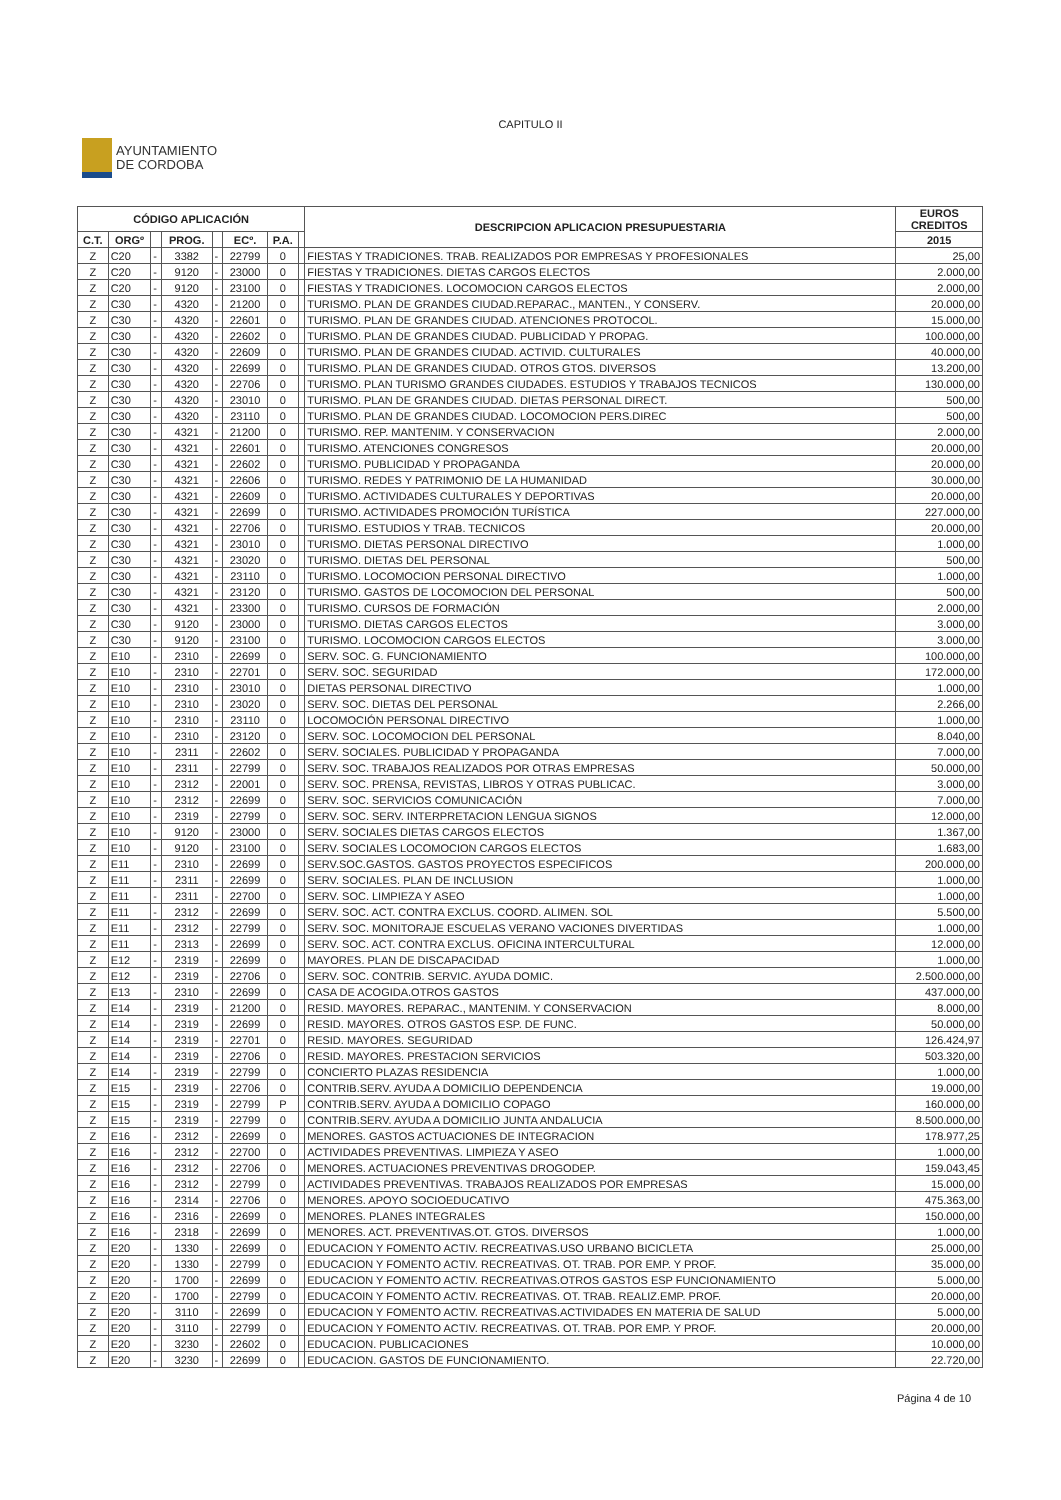CAPITULO II
AYUNTAMIENTO
DE CORDOBA
| CÓDIGO APLICACIÓN | | | | | | | | DESCRIPCION APLICACION PRESUPUESTARIA | EUROS CREDITOS |
| --- | --- | --- | --- | --- | --- | --- | --- | --- | --- |
| C.T. | ORGº | | PROG. | | ECº. | P.A. | | | 2015 |
| Z | C20 | - | 3382 | - | 22799 | 0 | | FIESTAS Y TRADICIONES. TRAB. REALIZADOS POR EMPRESAS Y PROFESIONALES | 25,00 |
| Z | C20 | - | 9120 | - | 23000 | 0 | | FIESTAS Y TRADICIONES. DIETAS CARGOS ELECTOS | 2.000,00 |
| Z | C20 | - | 9120 | - | 23100 | 0 | | FIESTAS Y TRADICIONES. LOCOMOCION CARGOS ELECTOS | 2.000,00 |
| Z | C30 | - | 4320 | - | 21200 | 0 | | TURISMO. PLAN DE GRANDES CIUDAD.REPARAC., MANTEN., Y CONSERV. | 20.000,00 |
| Z | C30 | - | 4320 | - | 22601 | 0 | | TURISMO. PLAN DE GRANDES CIUDAD. ATENCIONES PROTOCOL. | 15.000,00 |
| Z | C30 | - | 4320 | - | 22602 | 0 | | TURISMO. PLAN DE GRANDES CIUDAD. PUBLICIDAD Y PROPAG. | 100.000,00 |
| Z | C30 | - | 4320 | - | 22609 | 0 | | TURISMO. PLAN DE GRANDES CIUDAD. ACTIVID. CULTURALES | 40.000,00 |
| Z | C30 | - | 4320 | - | 22699 | 0 | | TURISMO. PLAN DE GRANDES CIUDAD. OTROS GTOS. DIVERSOS | 13.200,00 |
| Z | C30 | - | 4320 | - | 22706 | 0 | | TURISMO. PLAN TURISMO GRANDES CIUDADES. ESTUDIOS Y TRABAJOS TECNICOS | 130.000,00 |
| Z | C30 | - | 4320 | - | 23010 | 0 | | TURISMO. PLAN DE GRANDES CIUDAD. DIETAS PERSONAL DIRECT. | 500,00 |
| Z | C30 | - | 4320 | - | 23110 | 0 | | TURISMO. PLAN DE GRANDES CIUDAD. LOCOMOCION PERS.DIREC | 500,00 |
| Z | C30 | - | 4321 | - | 21200 | 0 | | TURISMO. REP. MANTENIM. Y CONSERVACION | 2.000,00 |
| Z | C30 | - | 4321 | - | 22601 | 0 | | TURISMO. ATENCIONES CONGRESOS | 20.000,00 |
| Z | C30 | - | 4321 | - | 22602 | 0 | | TURISMO. PUBLICIDAD Y PROPAGANDA | 20.000,00 |
| Z | C30 | - | 4321 | - | 22606 | 0 | | TURISMO. REDES Y PATRIMONIO DE LA HUMANIDAD | 30.000,00 |
| Z | C30 | - | 4321 | - | 22609 | 0 | | TURISMO. ACTIVIDADES CULTURALES Y DEPORTIVAS | 20.000,00 |
| Z | C30 | - | 4321 | - | 22699 | 0 | | TURISMO. ACTIVIDADES PROMOCIÓN TURÍSTICA | 227.000,00 |
| Z | C30 | - | 4321 | - | 22706 | 0 | | TURISMO. ESTUDIOS Y TRAB. TECNICOS | 20.000,00 |
| Z | C30 | - | 4321 | - | 23010 | 0 | | TURISMO. DIETAS PERSONAL DIRECTIVO | 1.000,00 |
| Z | C30 | - | 4321 | - | 23020 | 0 | | TURISMO. DIETAS DEL PERSONAL | 500,00 |
| Z | C30 | - | 4321 | - | 23110 | 0 | | TURISMO. LOCOMOCION PERSONAL DIRECTIVO | 1.000,00 |
| Z | C30 | - | 4321 | - | 23120 | 0 | | TURISMO. GASTOS DE LOCOMOCION DEL PERSONAL | 500,00 |
| Z | C30 | - | 4321 | - | 23300 | 0 | | TURISMO. CURSOS DE FORMACIÓN | 2.000,00 |
| Z | C30 | - | 9120 | - | 23000 | 0 | | TURISMO. DIETAS CARGOS ELECTOS | 3.000,00 |
| Z | C30 | - | 9120 | - | 23100 | 0 | | TURISMO. LOCOMOCION CARGOS ELECTOS | 3.000,00 |
| Z | E10 | - | 2310 | - | 22699 | 0 | | SERV. SOC. G. FUNCIONAMIENTO | 100.000,00 |
| Z | E10 | - | 2310 | - | 22701 | 0 | | SERV. SOC. SEGURIDAD | 172.000,00 |
| Z | E10 | - | 2310 | - | 23010 | 0 | | DIETAS PERSONAL DIRECTIVO | 1.000,00 |
| Z | E10 | - | 2310 | - | 23020 | 0 | | SERV. SOC. DIETAS DEL PERSONAL | 2.266,00 |
| Z | E10 | - | 2310 | - | 23110 | 0 | | LOCOMOCIÓN PERSONAL DIRECTIVO | 1.000,00 |
| Z | E10 | - | 2310 | - | 23120 | 0 | | SERV. SOC. LOCOMOCION DEL PERSONAL | 8.040,00 |
| Z | E10 | - | 2311 | - | 22602 | 0 | | SERV. SOCIALES. PUBLICIDAD Y PROPAGANDA | 7.000,00 |
| Z | E10 | - | 2311 | - | 22799 | 0 | | SERV. SOC. TRABAJOS REALIZADOS POR OTRAS EMPRESAS | 50.000,00 |
| Z | E10 | - | 2312 | - | 22001 | 0 | | SERV. SOC. PRENSA, REVISTAS, LIBROS Y OTRAS PUBLICAC. | 3.000,00 |
| Z | E10 | - | 2312 | - | 22699 | 0 | | SERV. SOC. SERVICIOS COMUNICACIÓN | 7.000,00 |
| Z | E10 | - | 2319 | - | 22799 | 0 | | SERV. SOC. SERV. INTERPRETACION LENGUA SIGNOS | 12.000,00 |
| Z | E10 | - | 9120 | - | 23000 | 0 | | SERV. SOCIALES DIETAS CARGOS ELECTOS | 1.367,00 |
| Z | E10 | - | 9120 | - | 23100 | 0 | | SERV. SOCIALES LOCOMOCION CARGOS ELECTOS | 1.683,00 |
| Z | E11 | - | 2310 | - | 22699 | 0 | | SERV.SOC.GASTOS. GASTOS PROYECTOS ESPECIFICOS | 200.000,00 |
| Z | E11 | - | 2311 | - | 22699 | 0 | | SERV. SOCIALES. PLAN DE INCLUSION | 1.000,00 |
| Z | E11 | - | 2311 | - | 22700 | 0 | | SERV. SOC. LIMPIEZA Y ASEO | 1.000,00 |
| Z | E11 | - | 2312 | - | 22699 | 0 | | SERV. SOC. ACT. CONTRA EXCLUS. COORD. ALIMEN. SOL | 5.500,00 |
| Z | E11 | - | 2312 | - | 22799 | 0 | | SERV. SOC. MONITORAJE ESCUELAS VERANO VACIONES DIVERTIDAS | 1.000,00 |
| Z | E11 | - | 2313 | - | 22699 | 0 | | SERV. SOC. ACT. CONTRA EXCLUS. OFICINA INTERCULTURAL | 12.000,00 |
| Z | E12 | - | 2319 | - | 22699 | 0 | | MAYORES. PLAN DE DISCAPACIDAD | 1.000,00 |
| Z | E12 | - | 2319 | - | 22706 | 0 | | SERV. SOC. CONTRIB. SERVIC. AYUDA DOMIC. | 2.500.000,00 |
| Z | E13 | - | 2310 | - | 22699 | 0 | | CASA DE ACOGIDA.OTROS GASTOS | 437.000,00 |
| Z | E14 | - | 2319 | - | 21200 | 0 | | RESID. MAYORES. REPARAC., MANTENIM. Y CONSERVACION | 8.000,00 |
| Z | E14 | - | 2319 | - | 22699 | 0 | | RESID. MAYORES. OTROS GASTOS ESP. DE FUNC. | 50.000,00 |
| Z | E14 | - | 2319 | - | 22701 | 0 | | RESID. MAYORES. SEGURIDAD | 126.424,97 |
| Z | E14 | - | 2319 | - | 22706 | 0 | | RESID. MAYORES. PRESTACION SERVICIOS | 503.320,00 |
| Z | E14 | - | 2319 | - | 22799 | 0 | | CONCIERTO PLAZAS RESIDENCIA | 1.000,00 |
| Z | E15 | - | 2319 | - | 22706 | 0 | | CONTRIB.SERV. AYUDA A DOMICILIO DEPENDENCIA | 19.000,00 |
| Z | E15 | - | 2319 | - | 22799 | P | | CONTRIB.SERV. AYUDA A DOMICILIO COPAGO | 160.000,00 |
| Z | E15 | - | 2319 | - | 22799 | 0 | | CONTRIB.SERV. AYUDA A DOMICILIO JUNTA ANDALUCIA | 8.500.000,00 |
| Z | E16 | - | 2312 | - | 22699 | 0 | | MENORES. GASTOS ACTUACIONES DE INTEGRACION | 178.977,25 |
| Z | E16 | - | 2312 | - | 22700 | 0 | | ACTIVIDADES PREVENTIVAS. LIMPIEZA Y ASEO | 1.000,00 |
| Z | E16 | - | 2312 | - | 22706 | 0 | | MENORES. ACTUACIONES PREVENTIVAS DROGODEP. | 159.043,45 |
| Z | E16 | - | 2312 | - | 22799 | 0 | | ACTIVIDADES PREVENTIVAS. TRABAJOS REALIZADOS POR EMPRESAS | 15.000,00 |
| Z | E16 | - | 2314 | - | 22706 | 0 | | MENORES. APOYO SOCIOEDUCATIVO | 475.363,00 |
| Z | E16 | - | 2316 | - | 22699 | 0 | | MENORES. PLANES INTEGRALES | 150.000,00 |
| Z | E16 | - | 2318 | - | 22699 | 0 | | MENORES. ACT. PREVENTIVAS.OT. GTOS. DIVERSOS | 1.000,00 |
| Z | E20 | - | 1330 | - | 22699 | 0 | | EDUCACION Y FOMENTO ACTIV. RECREATIVAS.USO URBANO BICICLETA | 25.000,00 |
| Z | E20 | - | 1330 | - | 22799 | 0 | | EDUCACION Y FOMENTO ACTIV. RECREATIVAS. OT. TRAB. POR EMP. Y PROF. | 35.000,00 |
| Z | E20 | - | 1700 | - | 22699 | 0 | | EDUCACION Y FOMENTO ACTIV. RECREATIVAS.OTROS GASTOS ESP FUNCIONAMIENTO | 5.000,00 |
| Z | E20 | - | 1700 | - | 22799 | 0 | | EDUCACOIN Y FOMENTO ACTIV. RECREATIVAS. OT. TRAB. REALIZ.EMP. PROF. | 20.000,00 |
| Z | E20 | - | 3110 | - | 22699 | 0 | | EDUCACION Y FOMENTO ACTIV. RECREATIVAS.ACTIVIDADES EN MATERIA DE SALUD | 5.000,00 |
| Z | E20 | - | 3110 | - | 22799 | 0 | | EDUCACION Y FOMENTO ACTIV. RECREATIVAS. OT. TRAB. POR EMP. Y PROF. | 20.000,00 |
| Z | E20 | - | 3230 | - | 22602 | 0 | | EDUCACION. PUBLICACIONES | 10.000,00 |
| Z | E20 | - | 3230 | - | 22699 | 0 | | EDUCACION. GASTOS DE FUNCIONAMIENTO. | 22.720,00 |
Página 4 de 10